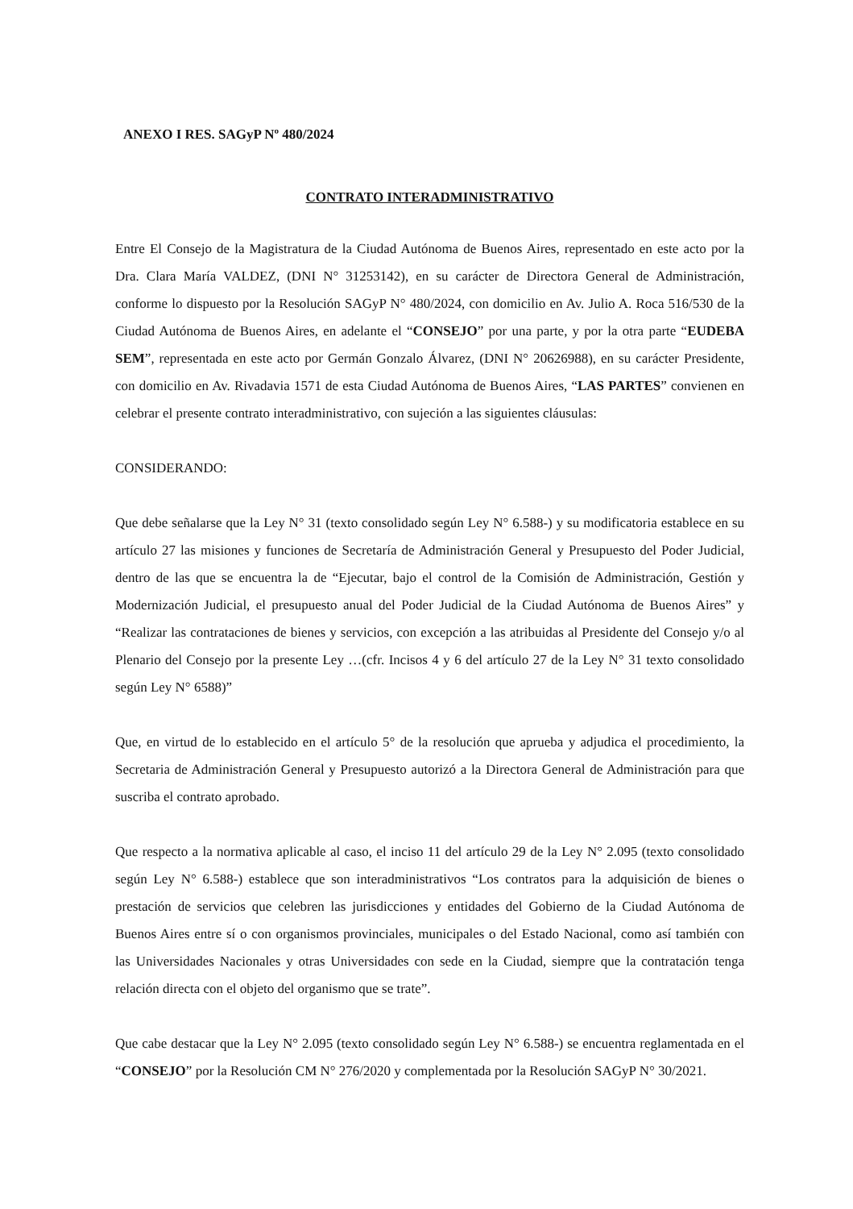ANEXO I RES. SAGyP Nº 480/2024
CONTRATO INTERADMINISTRATIVO
Entre El Consejo de la Magistratura de la Ciudad Autónoma de Buenos Aires, representado en este acto por la Dra. Clara María VALDEZ, (DNI N° 31253142), en su carácter de Directora General de Administración, conforme lo dispuesto por la Resolución SAGyP N° 480/2024, con domicilio en Av. Julio A. Roca 516/530 de la Ciudad Autónoma de Buenos Aires, en adelante el “CONSEJO” por una parte, y por la otra parte “EUDEBA SEM”, representada en este acto por Germán Gonzalo Álvarez, (DNI N° 20626988), en su carácter Presidente, con domicilio en Av. Rivadavia 1571 de esta Ciudad Autónoma de Buenos Aires, “LAS PARTES” convienen en celebrar el presente contrato interadministrativo, con sujeción a las siguientes cláusulas:
CONSIDERANDO:
Que debe señalarse que la Ley N° 31 (texto consolidado según Ley N° 6.588-) y su modificatoria establece en su artículo 27 las misiones y funciones de Secretaría de Administración General y Presupuesto del Poder Judicial, dentro de las que se encuentra la de “Ejecutar, bajo el control de la Comisión de Administración, Gestión y Modernización Judicial, el presupuesto anual del Poder Judicial de la Ciudad Autónoma de Buenos Aires” y “Realizar las contrataciones de bienes y servicios, con excepción a las atribuidas al Presidente del Consejo y/o al Plenario del Consejo por la presente Ley …(cfr. Incisos 4 y 6 del artículo 27 de la Ley N° 31 texto consolidado según Ley N° 6588)”
Que, en virtud de lo establecido en el artículo 5° de la resolución que aprueba y adjudica el procedimiento, la Secretaria de Administración General y Presupuesto autorizó a la Directora General de Administración para que suscriba el contrato aprobado.
Que respecto a la normativa aplicable al caso, el inciso 11 del artículo 29 de la Ley N° 2.095 (texto consolidado según Ley N° 6.588-) establece que son interadministrativos “Los contratos para la adquisición de bienes o prestación de servicios que celebren las jurisdicciones y entidades del Gobierno de la Ciudad Autónoma de Buenos Aires entre sí o con organismos provinciales, municipales o del Estado Nacional, como así también con las Universidades Nacionales y otras Universidades con sede en la Ciudad, siempre que la contratación tenga relación directa con el objeto del organismo que se trate”.
Que cabe destacar que la Ley N° 2.095 (texto consolidado según Ley N° 6.588-) se encuentra reglamentada en el “CONSEJO” por la Resolución CM N° 276/2020 y complementada por la Resolución SAGyP N° 30/2021.